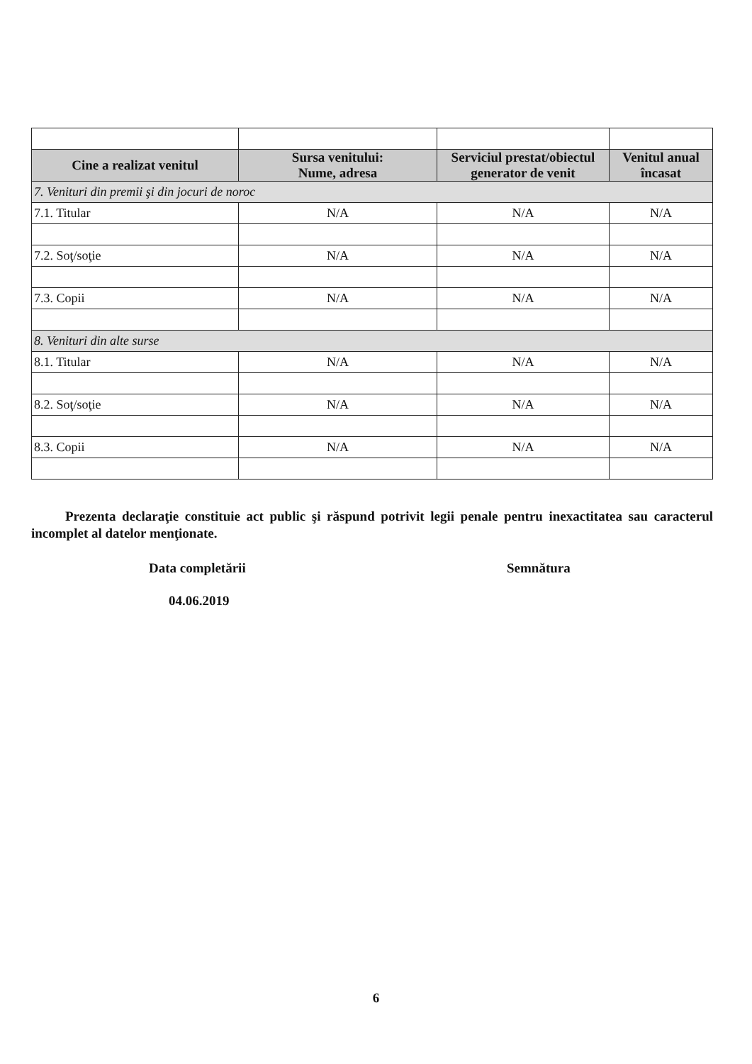| Cine a realizat venitul | Sursa venitului: Nume, adresa | Serviciul prestat/obiectul generator de venit | Venitul anual încasat |
| --- | --- | --- | --- |
| 7. Venituri din premii şi din jocuri de noroc | | | |
| 7.1. Titular | N/A | N/A | N/A |
| 7.2. Soţ/soţie | N/A | N/A | N/A |
| 7.3. Copii | N/A | N/A | N/A |
| 8. Venituri din alte surse | | | |
| 8.1. Titular | N/A | N/A | N/A |
| 8.2. Soţ/soţie | N/A | N/A | N/A |
| 8.3. Copii | N/A | N/A | N/A |
Prezenta declaraţie constituie act public şi răspund potrivit legii penale pentru inexactitatea sau caracterul incomplet al datelor menţionate.
Data completării Semnătura
04.06.2019
6